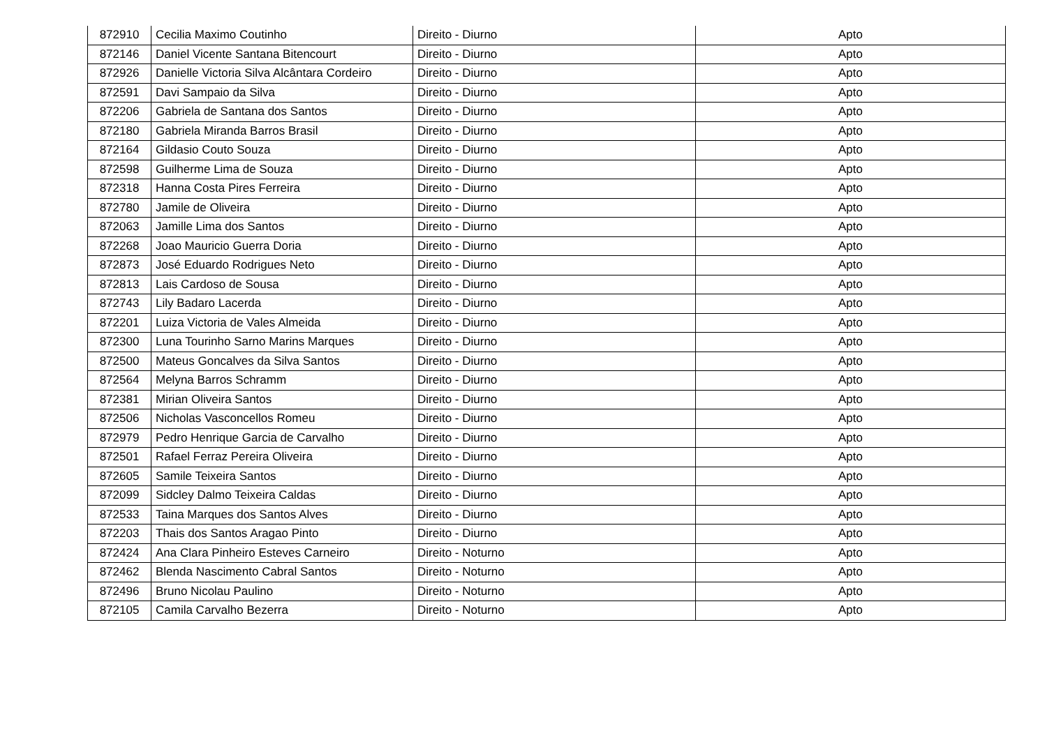| 872910 | Cecilia Maximo Coutinho | Direito - Diurno | Apto |
| 872146 | Daniel Vicente Santana Bitencourt | Direito - Diurno | Apto |
| 872926 | Danielle Victoria Silva Alcântara Cordeiro | Direito - Diurno | Apto |
| 872591 | Davi Sampaio da Silva | Direito - Diurno | Apto |
| 872206 | Gabriela de Santana dos Santos | Direito - Diurno | Apto |
| 872180 | Gabriela Miranda Barros Brasil | Direito - Diurno | Apto |
| 872164 | Gildasio Couto Souza | Direito - Diurno | Apto |
| 872598 | Guilherme Lima de Souza | Direito - Diurno | Apto |
| 872318 | Hanna Costa Pires Ferreira | Direito - Diurno | Apto |
| 872780 | Jamile de Oliveira | Direito - Diurno | Apto |
| 872063 | Jamille Lima dos Santos | Direito - Diurno | Apto |
| 872268 | Joao Mauricio Guerra Doria | Direito - Diurno | Apto |
| 872873 | José Eduardo Rodrigues Neto | Direito - Diurno | Apto |
| 872813 | Lais Cardoso de Sousa | Direito - Diurno | Apto |
| 872743 | Lily Badaro Lacerda | Direito - Diurno | Apto |
| 872201 | Luiza Victoria de Vales Almeida | Direito - Diurno | Apto |
| 872300 | Luna Tourinho Sarno Marins Marques | Direito - Diurno | Apto |
| 872500 | Mateus Goncalves da Silva Santos | Direito - Diurno | Apto |
| 872564 | Melyna Barros Schramm | Direito - Diurno | Apto |
| 872381 | Mirian Oliveira Santos | Direito - Diurno | Apto |
| 872506 | Nicholas Vasconcellos Romeu | Direito - Diurno | Apto |
| 872979 | Pedro Henrique Garcia de Carvalho | Direito - Diurno | Apto |
| 872501 | Rafael Ferraz Pereira Oliveira | Direito - Diurno | Apto |
| 872605 | Samile Teixeira Santos | Direito - Diurno | Apto |
| 872099 | Sidcley Dalmo Teixeira Caldas | Direito - Diurno | Apto |
| 872533 | Taina Marques dos Santos Alves | Direito - Diurno | Apto |
| 872203 | Thais dos Santos Aragao Pinto | Direito - Diurno | Apto |
| 872424 | Ana Clara Pinheiro Esteves Carneiro | Direito - Noturno | Apto |
| 872462 | Blenda Nascimento Cabral Santos | Direito - Noturno | Apto |
| 872496 | Bruno Nicolau Paulino | Direito - Noturno | Apto |
| 872105 | Camila Carvalho Bezerra | Direito - Noturno | Apto |